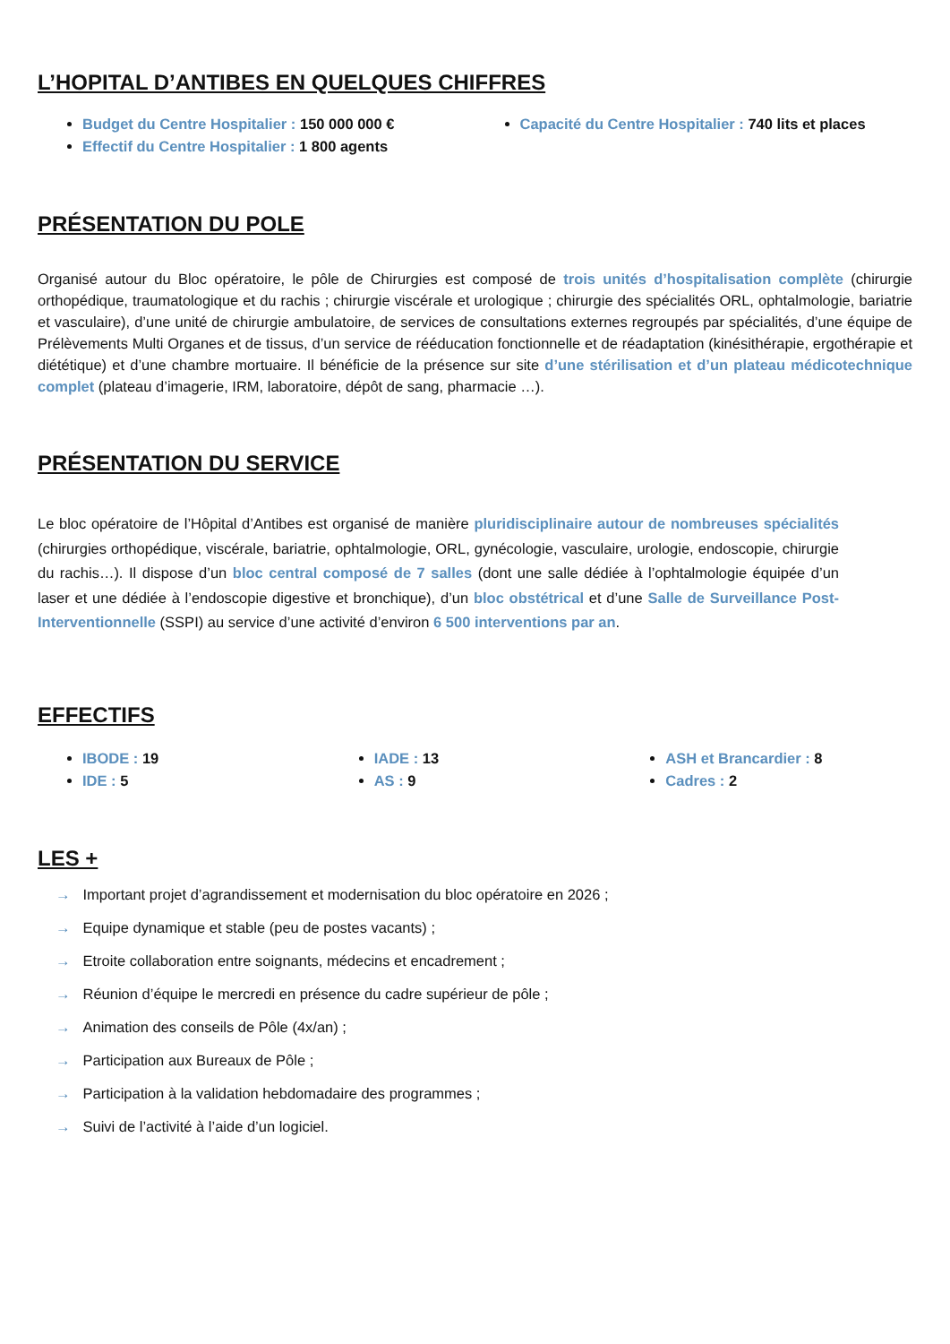L’HOPITAL D’ANTIBES EN QUELQUES CHIFFRES
Budget du Centre Hospitalier : 150 000 000 €
Effectif du Centre Hospitalier : 1 800 agents
Capacité du Centre Hospitalier : 740 lits et places
PRÉSENTATION DU POLE
Organisé autour du Bloc opératoire, le pôle de Chirurgies est composé de trois unités d’hospitalisation complète (chirurgie orthopédique, traumatologique et du rachis ; chirurgie viscérale et urologique ; chirurgie des spécialités ORL, ophtalmologie, bariatrie et vasculaire), d’une unité de chirurgie ambulatoire, de services de consultations externes regroupés par spécialités, d’une équipe de Prélèvements Multi Organes et de tissus, d’un service de rééducation fonctionnelle et de réadaptation (kinésithérapie, ergothérapie et diététique) et d’une chambre mortuaire. Il bénéficie de la présence sur site d’une stérilisation et d’un plateau médicotechnique complet (plateau d’imagerie, IRM, laboratoire, dépôt de sang, pharmacie …).
PRÉSENTATION DU SERVICE
Le bloc opératoire de l’Hôpital d’Antibes est organisé de manière pluridisciplinaire autour de nombreuses spécialités (chirurgies orthopédique, viscérale, bariatrie, ophtalmologie, ORL, gynécologie, vasculaire, urologie, endoscopie, chirurgie du rachis…). Il dispose d’un bloc central composé de 7 salles (dont une salle dédiée à l’ophtalmologie équipée d’un laser et une dédiée à l’endoscopie digestive et bronchique), d’un bloc obstétrical et d’une Salle de Surveillance Post-Interventionnelle (SSPI) au service d’une activité d’environ 6 500 interventions par an.
EFFECTIFS
IBODE : 19
IDE : 5
IADE : 13
AS : 9
ASH et Brancardier : 8
Cadres : 2
LES +
→ Important projet d’agrandissement et modernisation du bloc opératoire en 2026 ;
→ Equipe dynamique et stable (peu de postes vacants) ;
→ Etroite collaboration entre soignants, médecins et encadrement ;
→ Réunion d’équipe le mercredi en présence du cadre supérieur de pôle ;
→ Animation des conseils de Pôle (4x/an) ;
→ Participation aux Bureaux de Pôle ;
→ Participation à la validation hebdomadaire des programmes ;
→ Suivi de l’activité à l’aide d’un logiciel.